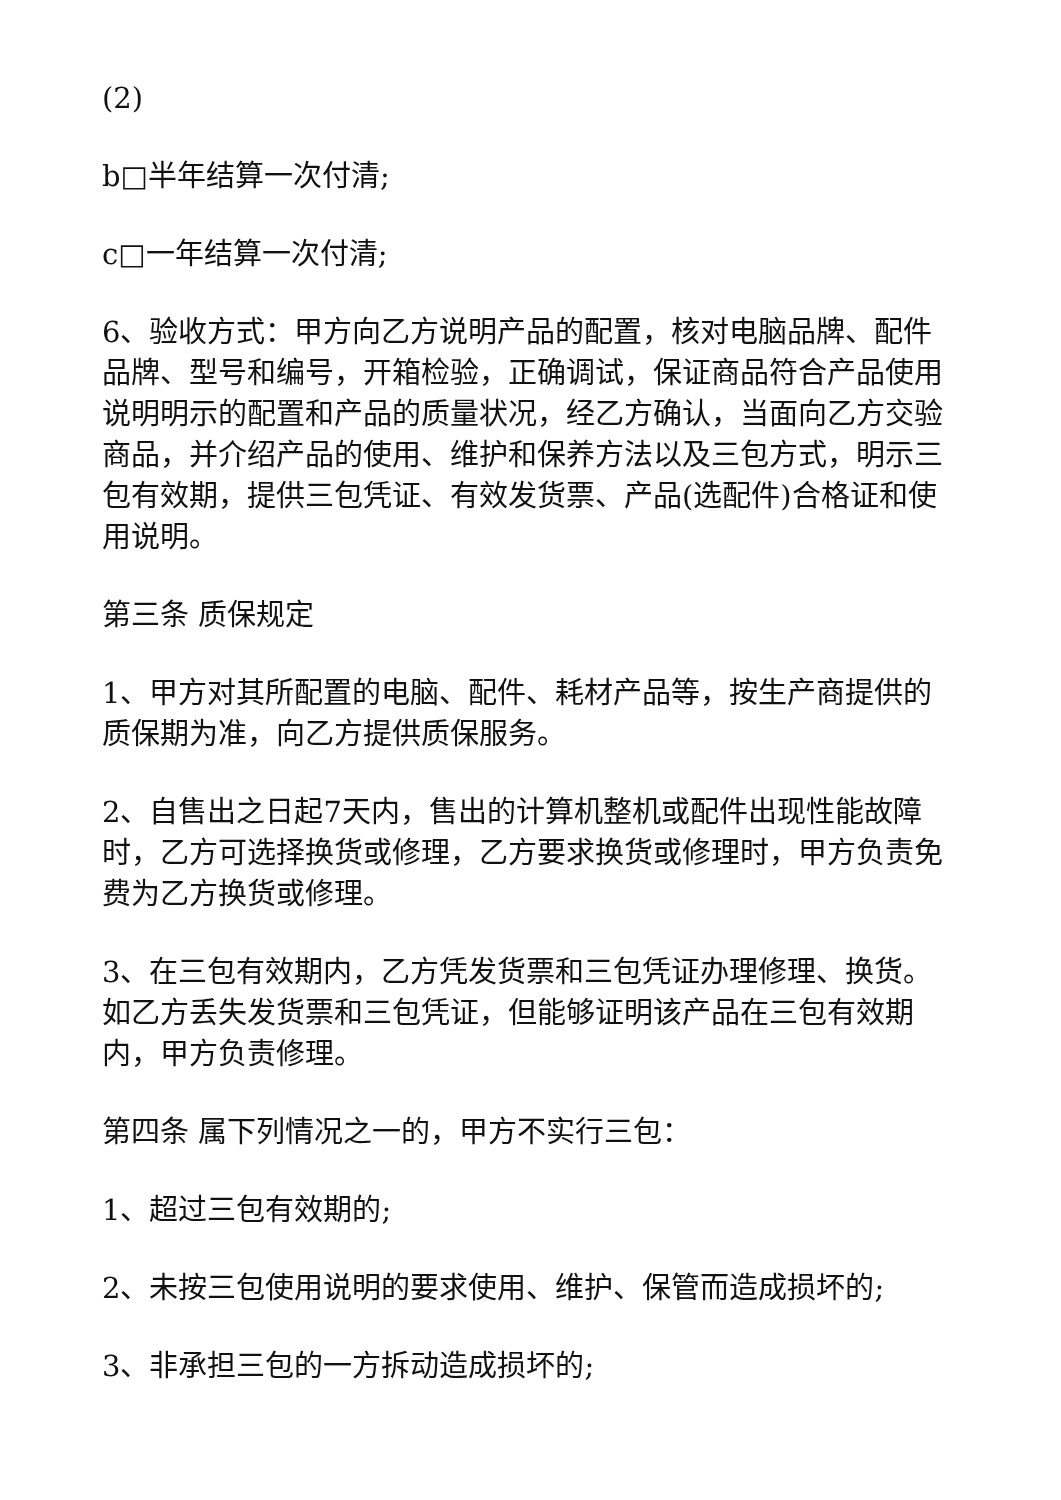(2)
b□半年结算一次付清;
c□一年结算一次付清;
6、验收方式：甲方向乙方说明产品的配置，核对电脑品牌、配件品牌、型号和编号，开箱检验，正确调试，保证商品符合产品使用说明明示的配置和产品的质量状况，经乙方确认，当面向乙方交验商品，并介绍产品的使用、维护和保养方法以及三包方式，明示三包有效期，提供三包凭证、有效发货票、产品(选配件)合格证和使用说明。
第三条 质保规定
1、甲方对其所配置的电脑、配件、耗材产品等，按生产商提供的质保期为准，向乙方提供质保服务。
2、自售出之日起7天内，售出的计算机整机或配件出现性能故障时，乙方可选择换货或修理，乙方要求换货或修理时，甲方负责免费为乙方换货或修理。
3、在三包有效期内，乙方凭发货票和三包凭证办理修理、换货。如乙方丢失发货票和三包凭证，但能够证明该产品在三包有效期内，甲方负责修理。
第四条 属下列情况之一的，甲方不实行三包：
1、超过三包有效期的;
2、未按三包使用说明的要求使用、维护、保管而造成损坏的;
3、非承担三包的一方拆动造成损坏的;